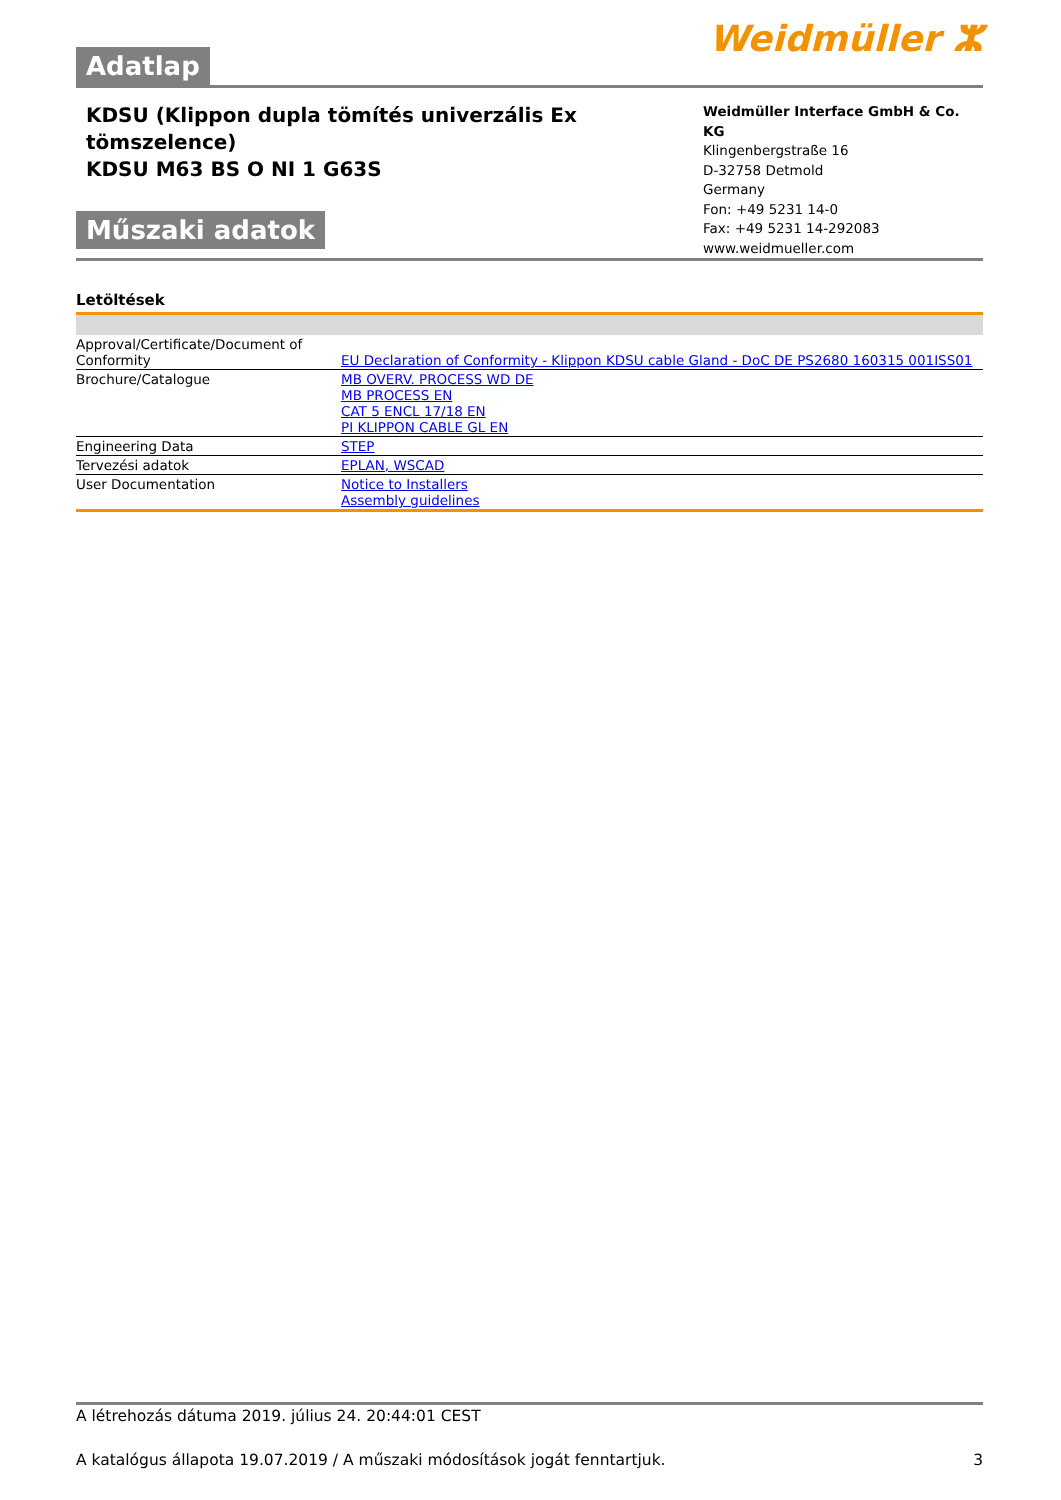Adatlap
Weidmüller ⵣ
KDSU (Klippon dupla tömítés univerzális Ex
tömszelence)
KDSU M63 BS O NI 1 G63S
Műszaki adatok
Weidmüller Interface GmbH & Co. KG
Klingenbergstraße 16
D-32758 Detmold
Germany
Fon: +49 5231 14-0
Fax: +49 5231 14-292083
www.weidmueller.com
Letöltések
| Approval/Certificate/Document of Conformity | EU Declaration of Conformity - Klippon KDSU cable Gland - DoC DE PS2680 160315 001ISS01 |
| Brochure/Catalogue | MB OVERV. PROCESS WD DE MB PROCESS EN CAT 5 ENCL 17/18 EN PI KLIPPON CABLE GL EN |
| Engineering Data | STEP |
| Tervezési adatok | EPLAN, WSCAD |
| User Documentation | Notice to Installers Assembly guidelines |
A létrehozás dátuma 2019. július 24. 20:44:01 CEST
A katalógus állapota 19.07.2019 / A műszaki módosítások jogát fenntartjuk. 3